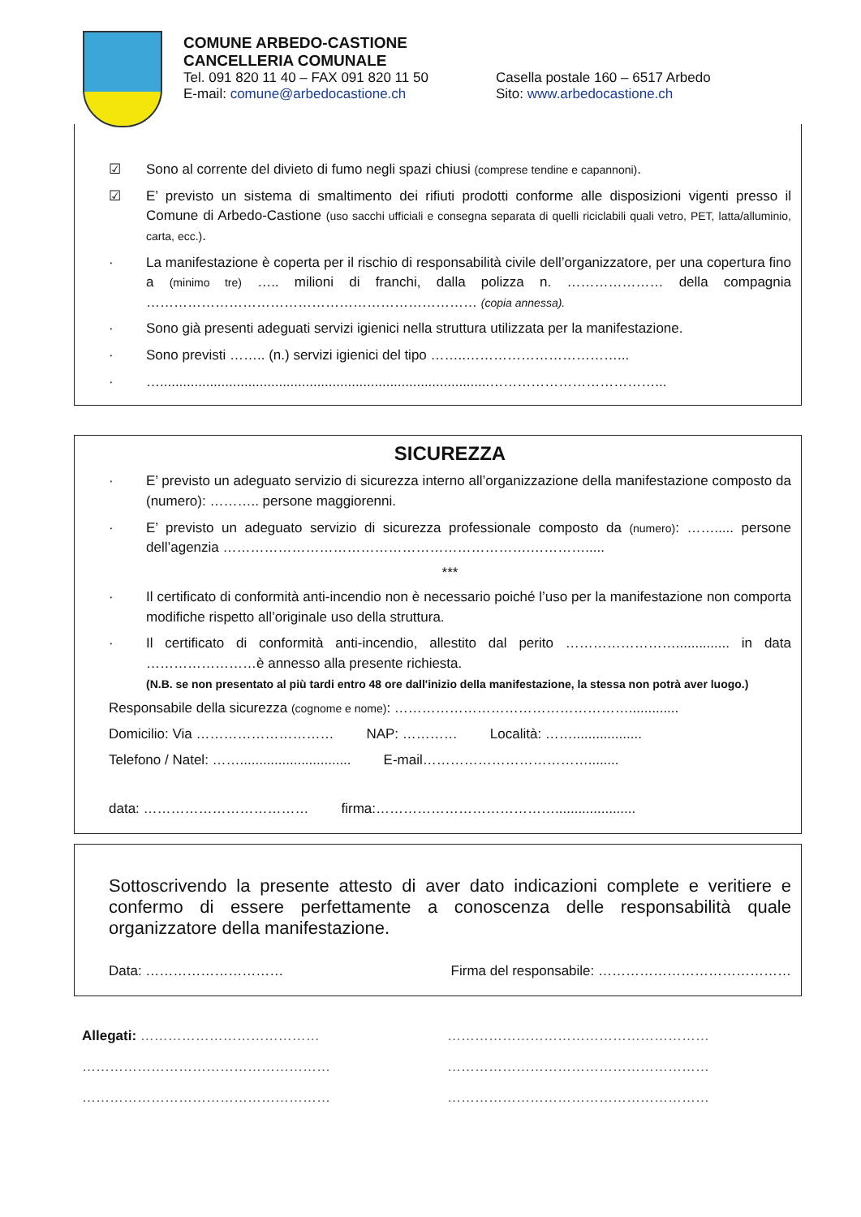COMUNE ARBEDO-CASTIONE
CANCELLERIA COMUNALE
Tel. 091 820 11 40 – FAX 091 820 11 50 Casella postale 160 – 6517 Arbedo
E-mail: comune@arbedocastione.ch Sito: www.arbedocastione.ch
☑ Sono al corrente del divieto di fumo negli spazi chiusi (comprese tendine e capannoni).
☑ E’ previsto un sistema di smaltimento dei rifiuti prodotti conforme alle disposizioni vigenti presso il Comune di Arbedo-Castione (uso sacchi ufficiali e consegna separata di quelli riciclabili quali vetro, PET, latta/alluminio, carta, ecc.).
· La manifestazione è coperta per il rischio di responsabilità civile dell’organizzatore, per una copertura fino a (minimo tre) ….. milioni di franchi, dalla polizza n. ………………… della compagnia ……………………………………………………………… (copia annessa).
· Sono già presenti adeguati servizi igienici nella struttura utilizzata per la manifestazione.
· Sono previsti …….. (n.) servizi igienici del tipo ……..……………………………...
· …......................................................................................………………………………...
SICUREZZA
· E’ previsto un adeguato servizio di sicurezza interno all’organizzazione della manifestazione composto da (numero): ……….. persone maggiorenni.
· E’ previsto un adeguato servizio di sicurezza professionale composto da (numero): ……..... persone dell’agenzia ………………………………………………………….………….....
***
· Il certificato di conformità anti-incendio non è necessario poiché l’uso per la manifestazione non comporta modifiche rispetto all’originale uso della struttura.
· Il certificato di conformità anti-incendio, allestito dal perito …………………….............. in data ……………………è annesso alla presente richiesta.
(N.B. se non presentato al più tardi entro 48 ore dall'inizio della manifestazione, la stessa non potrà aver luogo.)
Responsabile della sicurezza (cognome e nome): …………………………………………….............
Domicilio: Via ………………………… NAP: ………… Località: ……..................
Telefono / Natel: ……............................. E-mail………………………………........
data: ……………………………… firma:………………………………….....................
Sottoscrivendo la presente attesto di aver dato indicazioni complete e veritiere e confermo di essere perfettamente a conoscenza delle responsabilità quale organizzatore della manifestazione.
Data: ………………………… Firma del responsabile: ……………………………………
Allegati: ………………………………… …………………………………………………
……………………………………………… …………………………………………………
……………………………………………… …………………………………………………